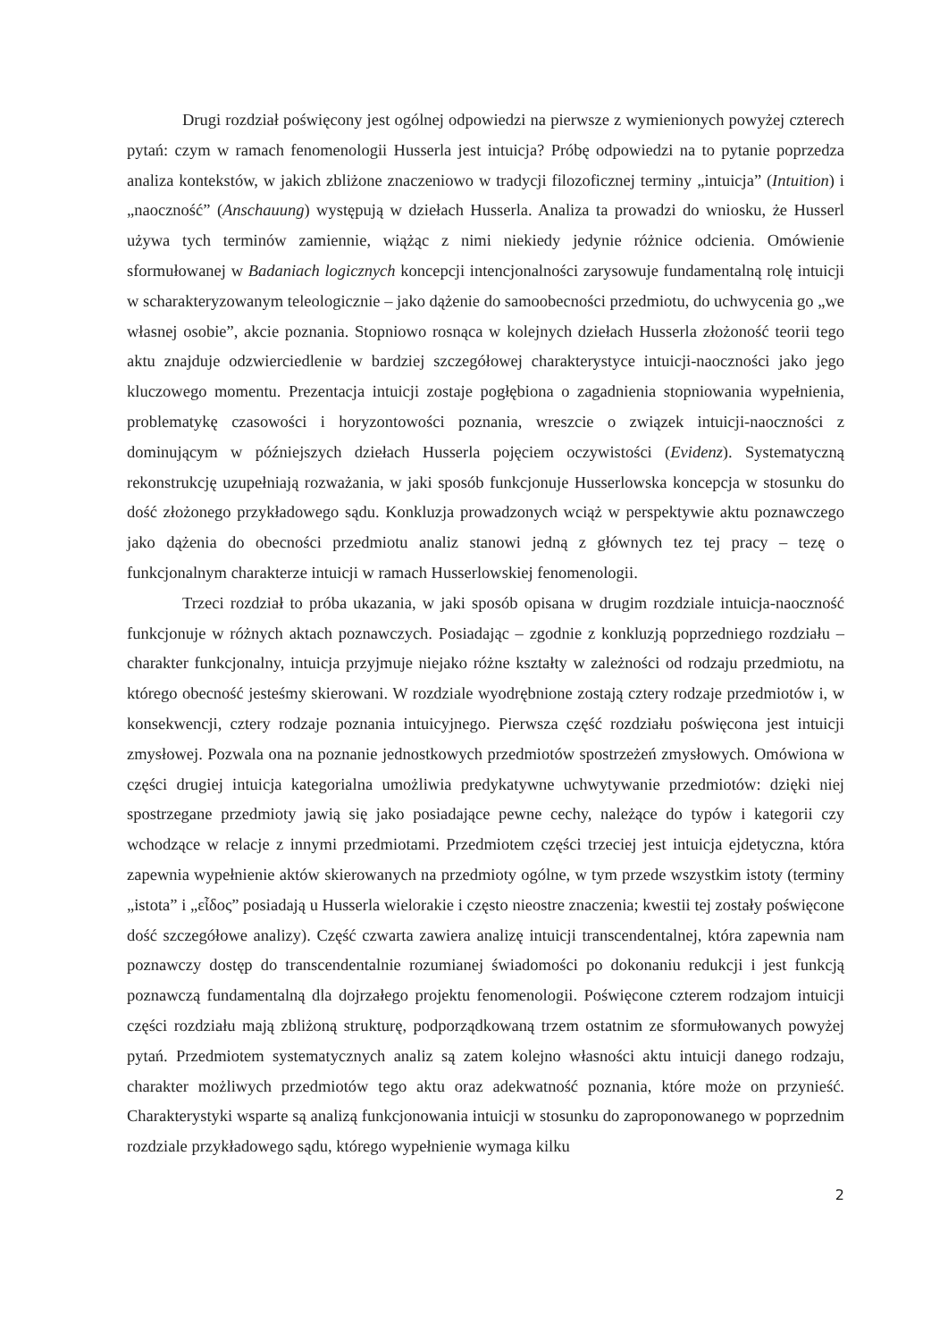Drugi rozdział poświęcony jest ogólnej odpowiedzi na pierwsze z wymienionych powyżej czterech pytań: czym w ramach fenomenologii Husserla jest intuicja? Próbę odpowiedzi na to pytanie poprzedza analiza kontekstów, w jakich zbliżone znaczeniowo w tradycji filozoficznej terminy „intuicja” (Intuition) i „naoczność” (Anschauung) występują w dziełach Husserla. Analiza ta prowadzi do wniosku, że Husserl używa tych terminów zamiennie, wiążąc z nimi niekiedy jedynie różnice odcienia. Omówienie sformułowanej w Badaniach logicznych koncepcji intencjonalności zarysowuje fundamentalną rolę intuicji w scharakteryzowanym teleologicznie – jako dążenie do samoobecności przedmiotu, do uchwycenia go „we własnej osobie”, akcie poznania. Stopniowo rosnąca w kolejnych dziełach Husserla złożoność teorii tego aktu znajduje odzwierciedlenie w bardziej szczegółowej charakterystyce intuicji-naoczności jako jego kluczowego momentu. Prezentacja intuicji zostaje pogłębiona o zagadnienia stopniowania wypełnienia, problematykę czasowości i horyzontowości poznania, wreszcie o związek intuicji-naoczności z dominującym w późniejszych dziełach Husserla pojęciem oczywistości (Evidenz). Systematyczną rekonstrukcję uzupełniają rozważania, w jaki sposób funkcjonuje Husserlowska koncepcja w stosunku do dość złożonego przykładowego sądu. Konkluzja prowadzonych wciąż w perspektywie aktu poznawczego jako dążenia do obecności przedmiotu analiz stanowi jedną z głównych tez tej pracy – tezę o funkcjonalnym charakterze intuicji w ramach Husserlowskiej fenomenologii.
Trzeci rozdział to próba ukazania, w jaki sposób opisana w drugim rozdziale intuicja-naoczność funkcjonuje w różnych aktach poznawczych. Posiadając – zgodnie z konkluzją poprzedniego rozdziału – charakter funkcjonalny, intuicja przyjmuje niejako różne kształty w zależności od rodzaju przedmiotu, na którego obecność jesteśmy skierowani. W rozdziale wyodrębnione zostają cztery rodzaje przedmiotów i, w konsekwencji, cztery rodzaje poznania intuicyjnego. Pierwsza część rozdziału poświęcona jest intuicji zmysłowej. Pozwala ona na poznanie jednostkowych przedmiotów spostrzeżeń zmysłowych. Omówiona w części drugiej intuicja kategorialna umożliwia predykatywne uchwytywanie przedmiotów: dzięki niej spostrzegane przedmioty jawią się jako posiadające pewne cechy, należące do typów i kategorii czy wchodzące w relacje z innymi przedmiotami. Przedmiotem części trzeciej jest intuicja ejdetyczna, która zapewnia wypełnienie aktów skierowanych na przedmioty ogólne, w tym przede wszystkim istoty (terminy „istota” i „εἶδος” posiadają u Husserla wielorakie i często nieostre znaczenia; kwestii tej zostały poświęcone dość szczegółowe analizy). Część czwarta zawiera analizę intuicji transcendentalnej, która zapewnia nam poznawczy dostęp do transcendentalnie rozumianej świadomości po dokonaniu redukcji i jest funkcją poznawczą fundamentalną dla dojrzałego projektu fenomenologii. Poświęcone czterem rodzajom intuicji części rozdziału mają zbliżoną strukturę, podporządkowaną trzem ostatnim ze sformułowanych powyżej pytań. Przedmiotem systematycznych analiz są zatem kolejno własności aktu intuicji danego rodzaju, charakter możliwych przedmiotów tego aktu oraz adekwatność poznania, które może on przynieść. Charakterystyki wsparte są analizą funkcjonowania intuicji w stosunku do zaproponowanego w poprzednim rozdziale przykładowego sądu, którego wypełnienie wymaga kilku
2